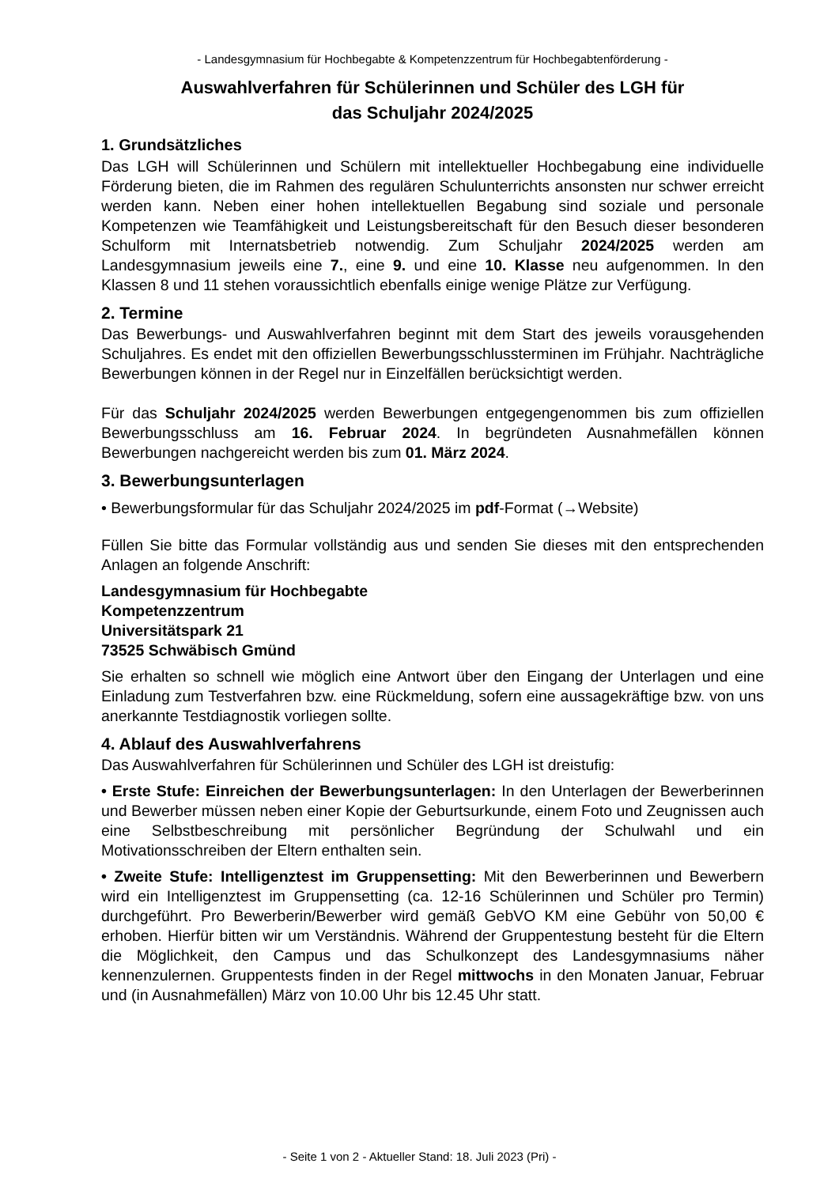- Landesgymnasium für Hochbegabte & Kompetenzzentrum für Hochbegabtenförderung -
Auswahlverfahren für Schülerinnen und Schüler des LGH für
das Schuljahr 2024/2025
1. Grundsätzliches
Das LGH will Schülerinnen und Schülern mit intellektueller Hochbegabung eine individuelle Förderung bieten, die im Rahmen des regulären Schulunterrichts ansonsten nur schwer erreicht werden kann. Neben einer hohen intellektuellen Begabung sind soziale und personale Kompetenzen wie Teamfähigkeit und Leistungsbereitschaft für den Besuch dieser besonderen Schulform mit Internatsbetrieb notwendig. Zum Schuljahr 2024/2025 werden am Landesgymnasium jeweils eine 7., eine 9. und eine 10. Klasse neu aufgenommen. In den Klassen 8 und 11 stehen voraussichtlich ebenfalls einige wenige Plätze zur Verfügung.
2. Termine
Das Bewerbungs- und Auswahlverfahren beginnt mit dem Start des jeweils vorausgehenden Schuljahres. Es endet mit den offiziellen Bewerbungsschlussterminen im Frühjahr. Nachträgliche Bewerbungen können in der Regel nur in Einzelfällen berücksichtigt werden.
Für das Schuljahr 2024/2025 werden Bewerbungen entgegengenommen bis zum offiziellen Bewerbungsschluss am 16. Februar 2024. In begründeten Ausnahmefällen können Bewerbungen nachgereicht werden bis zum 01. März 2024.
3. Bewerbungsunterlagen
• Bewerbungsformular für das Schuljahr 2024/2025 im pdf-Format (→Website)
Füllen Sie bitte das Formular vollständig aus und senden Sie dieses mit den entsprechenden Anlagen an folgende Anschrift:
Landesgymnasium für Hochbegabte
Kompetenzzentrum
Universitätspark 21
73525 Schwäbisch Gmünd
Sie erhalten so schnell wie möglich eine Antwort über den Eingang der Unterlagen und eine Einladung zum Testverfahren bzw. eine Rückmeldung, sofern eine aussagekräftige bzw. von uns anerkannte Testdiagnostik vorliegen sollte.
4. Ablauf des Auswahlverfahrens
Das Auswahlverfahren für Schülerinnen und Schüler des LGH ist dreistufig:
• Erste Stufe: Einreichen der Bewerbungsunterlagen: In den Unterlagen der Bewerberinnen und Bewerber müssen neben einer Kopie der Geburtsurkunde, einem Foto und Zeugnissen auch eine Selbstbeschreibung mit persönlicher Begründung der Schulwahl und ein Motivationsschreiben der Eltern enthalten sein.
• Zweite Stufe: Intelligenztest im Gruppensetting: Mit den Bewerberinnen und Bewerbern wird ein Intelligenztest im Gruppensetting (ca. 12-16 Schülerinnen und Schüler pro Termin) durchgeführt. Pro Bewerberin/Bewerber wird gemäß GebVO KM eine Gebühr von 50,00 € erhoben. Hierfür bitten wir um Verständnis. Während der Gruppentestung besteht für die Eltern die Möglichkeit, den Campus und das Schulkonzept des Landesgymnasiums näher kennenzulernen. Gruppentests finden in der Regel mittwochs in den Monaten Januar, Februar und (in Ausnahmefällen) März von 10.00 Uhr bis 12.45 Uhr statt.
- Seite 1 von 2 - Aktueller Stand: 18. Juli 2023 (Pri) -